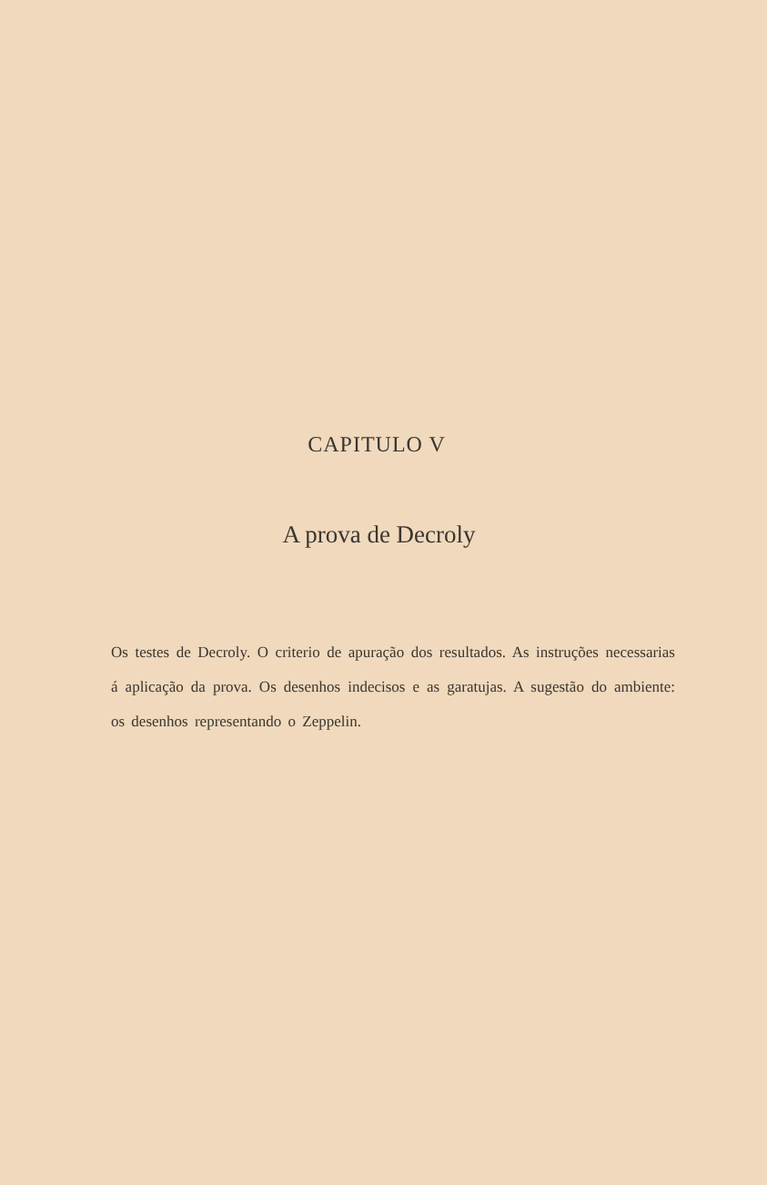CAPITULO V
A prova de Decroly
Os testes de Decroly. O criterio de apuração dos resultados. As instruções necessarias á aplicação da prova. Os desenhos indecisos e as garatujas. A sugestão do ambiente: os desenhos representando o Zeppelin.